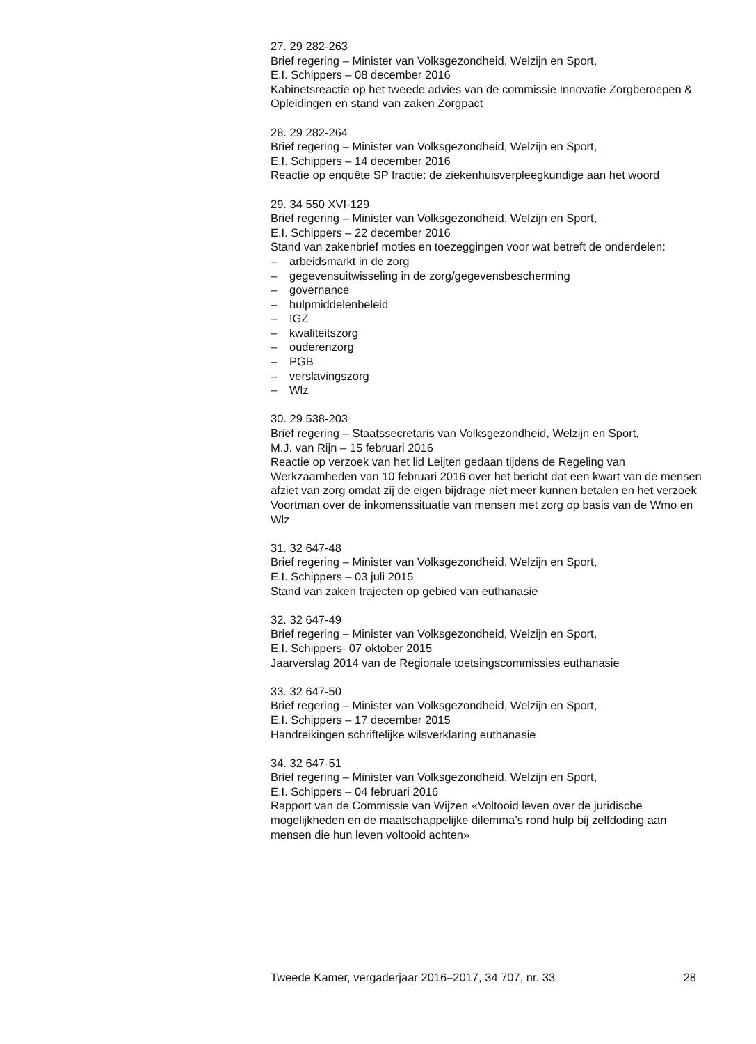27. 29 282-263
Brief regering – Minister van Volksgezondheid, Welzijn en Sport,
E.I. Schippers – 08 december 2016
Kabinetsreactie op het tweede advies van de commissie Innovatie Zorgberoepen & Opleidingen en stand van zaken Zorgpact
28. 29 282-264
Brief regering – Minister van Volksgezondheid, Welzijn en Sport,
E.I. Schippers – 14 december 2016
Reactie op enquête SP fractie: de ziekenhuisverpleegkundige aan het woord
29. 34 550 XVI-129
Brief regering – Minister van Volksgezondheid, Welzijn en Sport,
E.I. Schippers – 22 december 2016
Stand van zakenbrief moties en toezeggingen voor wat betreft de onderdelen:
– arbeidsmarkt in de zorg
– gegevensuitwisseling in de zorg/gegevensbescherming
– governance
– hulpmiddelenbeleid
– IGZ
– kwaliteitszorg
– ouderenzorg
– PGB
– verslavingszorg
– Wlz
30. 29 538-203
Brief regering – Staatssecretaris van Volksgezondheid, Welzijn en Sport,
M.J. van Rijn – 15 februari 2016
Reactie op verzoek van het lid Leijten gedaan tijdens de Regeling van Werkzaamheden van 10 februari 2016 over het bericht dat een kwart van de mensen afziet van zorg omdat zij de eigen bijdrage niet meer kunnen betalen en het verzoek Voortman over de inkomenssituatie van mensen met zorg op basis van de Wmo en Wlz
31. 32 647-48
Brief regering – Minister van Volksgezondheid, Welzijn en Sport,
E.I. Schippers – 03 juli 2015
Stand van zaken trajecten op gebied van euthanasie
32. 32 647-49
Brief regering – Minister van Volksgezondheid, Welzijn en Sport,
E.I. Schippers- 07 oktober 2015
Jaarverslag 2014 van de Regionale toetsingscommissies euthanasie
33. 32 647-50
Brief regering – Minister van Volksgezondheid, Welzijn en Sport,
E.I. Schippers – 17 december 2015
Handreikingen schriftelijke wilsverklaring euthanasie
34. 32 647-51
Brief regering – Minister van Volksgezondheid, Welzijn en Sport,
E.I. Schippers – 04 februari 2016
Rapport van de Commissie van Wijzen «Voltooid leven over de juridische mogelijkheden en de maatschappelijke dilemma’s rond hulp bij zelfdoding aan mensen die hun leven voltooid achten»
Tweede Kamer, vergaderjaar 2016–2017, 34 707, nr. 33 28